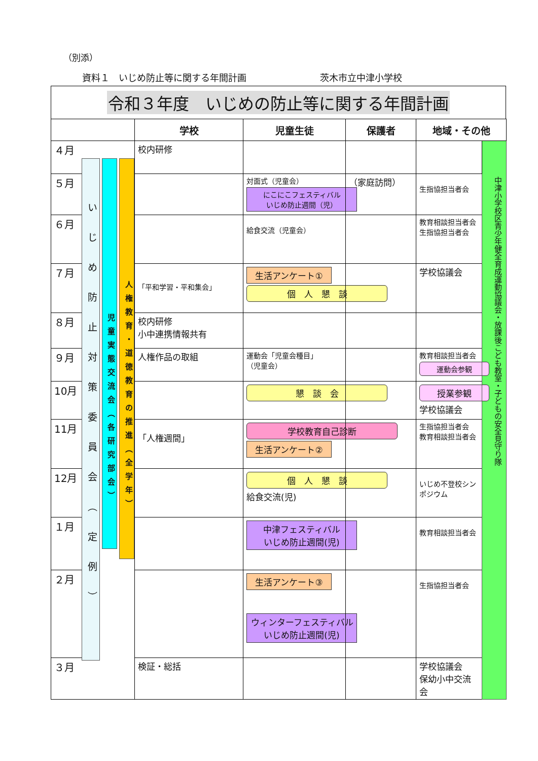（別添）
資料１　いじめ防止等に関する年間計画 茨木市立中津小学校
令和３年度　いじめの防止等に関する年間計画
| | | 学校 | 児童生徒 | 保護者 | 地域・その他 | |
| --- | --- | --- | --- | --- | --- | --- |
| ４月 | いじめ防止対策委員会（定例） 児童実態交流会（各研究部会） 人権教育・道徳教育の推進（全学年） | 校内研修 | | | | 中津小学校区青少年健全育成運動協議会・放課後こども教室・子どもの安全見守り隊 |
| ５月 | | | 対面式（児童会） にこにこフェスティバル いじめ防止週間（児） | （家庭訪問） | 生指協担当者会 | |
| ６月 | | | 給食交流（児童会） | | 教育相談担当者会 生指協担当者会 | |
| ７月 | | 「平和学習・平和集会」 | 生活アンケート① 個 人 懇 談 | | 学校協議会 | |
| ８月 | | 校内研修 小中連携情報共有 | | | | |
| ９月 | | 人権作品の取組 | 運動会「児童会種目」 （児童会） | | 教育相談担当者会 運動会参観 | |
| 10月 | | | 懇 談 会 | | 授業参観 学校協議会 | |
| 11月 | | 「人権週間」 | 学校教育自己診断 生活アンケート② | | 生指協担当者会 教育相談担当者会 | |
| 12月 | | | 個 人 懇 談 給食交流(児) | | いじめ不登校シンポジウム | |
| １月 | | | 中津フェスティバル いじめ防止週間(児) | | 教育相談担当者会 | |
| ２月 | | | 生活アンケート③ ウィンターフェスティバル いじめ防止週間(児) | | 生指協担当者会 | |
| ３月 | | 検証・総括 | | | 学校協議会 保幼小中交流会 | |